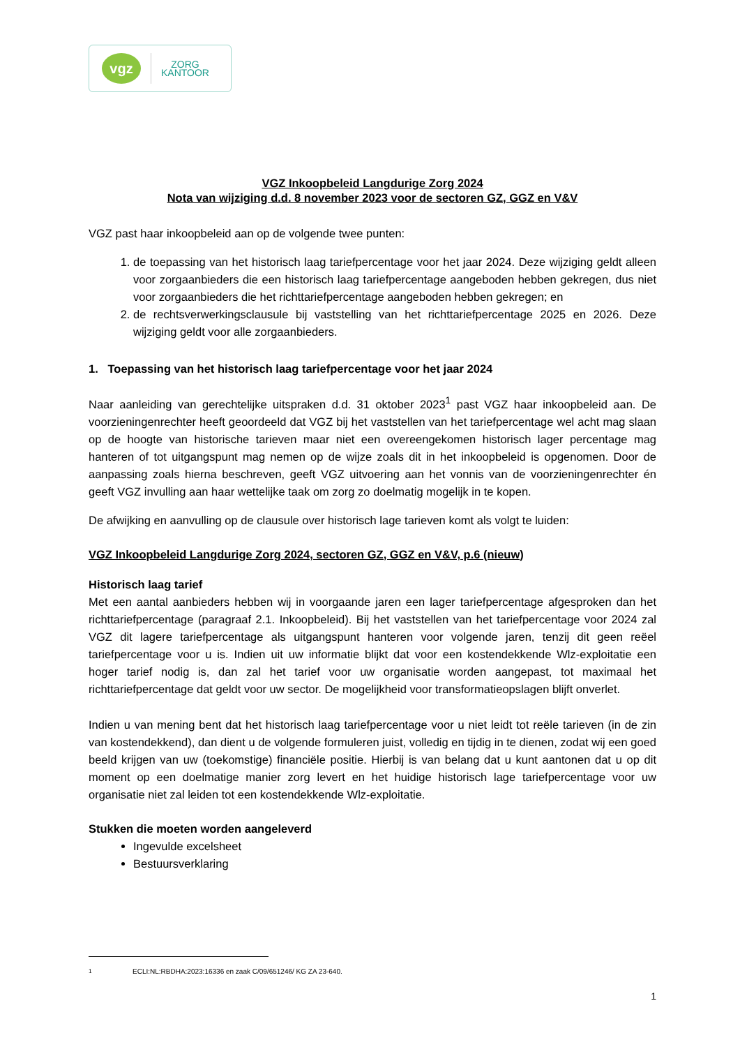vgz
ZORG
KANTOOR
VGZ Inkoopbeleid Langdurige Zorg 2024
Nota van wijziging d.d. 8 november 2023 voor de sectoren GZ, GGZ en V&V
VGZ past haar inkoopbeleid aan op de volgende twee punten:
1. de toepassing van het historisch laag tariefpercentage voor het jaar 2024. Deze wijziging geldt alleen voor zorgaanbieders die een historisch laag tariefpercentage aangeboden hebben gekregen, dus niet voor zorgaanbieders die het richttariefpercentage aangeboden hebben gekregen; en
2. de rechtsverwerkingsclausule bij vaststelling van het richttariefpercentage 2025 en 2026. Deze wijziging geldt voor alle zorgaanbieders.
1. Toepassing van het historisch laag tariefpercentage voor het jaar 2024
Naar aanleiding van gerechtelijke uitspraken d.d. 31 oktober 2023<sup>1</sup> past VGZ haar inkoopbeleid aan. De voorzieningenrechter heeft geoordeeld dat VGZ bij het vaststellen van het tariefpercentage wel acht mag slaan op de hoogte van historische tarieven maar niet een overeengekomen historisch lager percentage mag hanteren of tot uitgangspunt mag nemen op de wijze zoals dit in het inkoopbeleid is opgenomen. Door de aanpassing zoals hierna beschreven, geeft VGZ uitvoering aan het vonnis van de voorzieningenrechter én geeft VGZ invulling aan haar wettelijke taak om zorg zo doelmatig mogelijk in te kopen.
De afwijking en aanvulling op de clausule over historisch lage tarieven komt als volgt te luiden:
VGZ Inkoopbeleid Langdurige Zorg 2024, sectoren GZ, GGZ en V&V, p.6 (nieuw)
Historisch laag tarief
Met een aantal aanbieders hebben wij in voorgaande jaren een lager tariefpercentage afgesproken dan het richttariefpercentage (paragraaf 2.1. Inkoopbeleid). Bij het vaststellen van het tariefpercentage voor 2024 zal VGZ dit lagere tariefpercentage als uitgangspunt hanteren voor volgende jaren, tenzij dit geen reëel tariefpercentage voor u is. Indien uit uw informatie blijkt dat voor een kostendekkende Wlz-exploitatie een hoger tarief nodig is, dan zal het tarief voor uw organisatie worden aangepast, tot maximaal het richttariefpercentage dat geldt voor uw sector. De mogelijkheid voor transformatieopslagen blijft onverlet.
Indien u van mening bent dat het historisch laag tariefpercentage voor u niet leidt tot reële tarieven (in de zin van kostendekkend), dan dient u de volgende formuleren juist, volledig en tijdig in te dienen, zodat wij een goed beeld krijgen van uw (toekomstige) financiële positie. Hierbij is van belang dat u kunt aantonen dat u op dit moment op een doelmatige manier zorg levert en het huidige historisch lage tariefpercentage voor uw organisatie niet zal leiden tot een kostendekkende Wlz-exploitatie.
Stukken die moeten worden aangeleverd
Ingevulde excelsheet
Bestuursverklaring
<sup>1</sup> ECLI:NL:RBDHA:2023:16336 en zaak C/09/651246/ KG ZA 23-640.
1